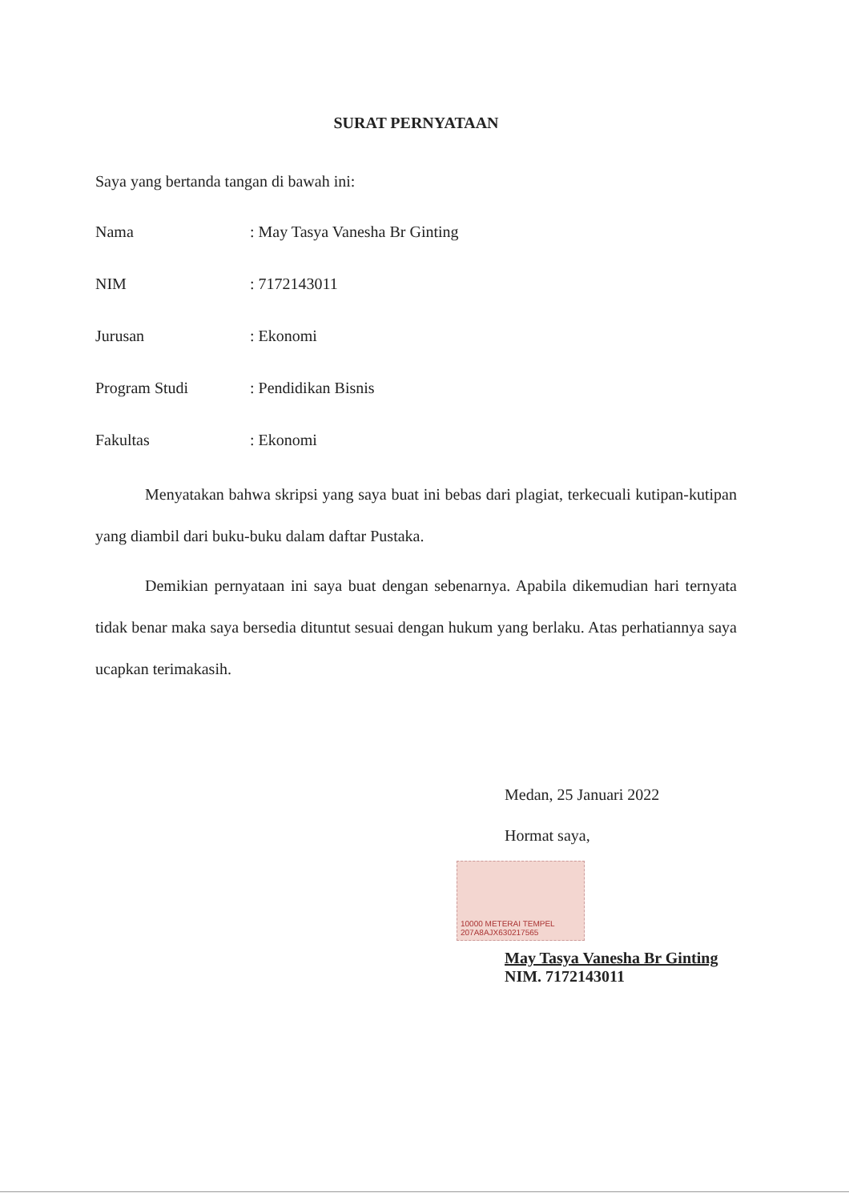SURAT PERNYATAAN
Saya yang bertanda tangan di bawah ini:
Nama: May Tasya Vanesha Br Ginting
NIM: 7172143011
Jurusan: Ekonomi
Program Studi: Pendidikan Bisnis
Fakultas: Ekonomi
Menyatakan bahwa skripsi yang saya buat ini bebas dari plagiat, terkecuali kutipan-kutipan yang diambil dari buku-buku dalam daftar Pustaka.
Demikian pernyataan ini saya buat dengan sebenarnya. Apabila dikemudian hari ternyata tidak benar maka saya bersedia dituntut sesuai dengan hukum yang berlaku. Atas perhatiannya saya ucapkan terimakasih.
Medan, 25 Januari 2022
Hormat saya,
10000 METERAI TEMPEL
207A8AJX630217565
May Tasya Vanesha Br Ginting
NIM. 7172143011